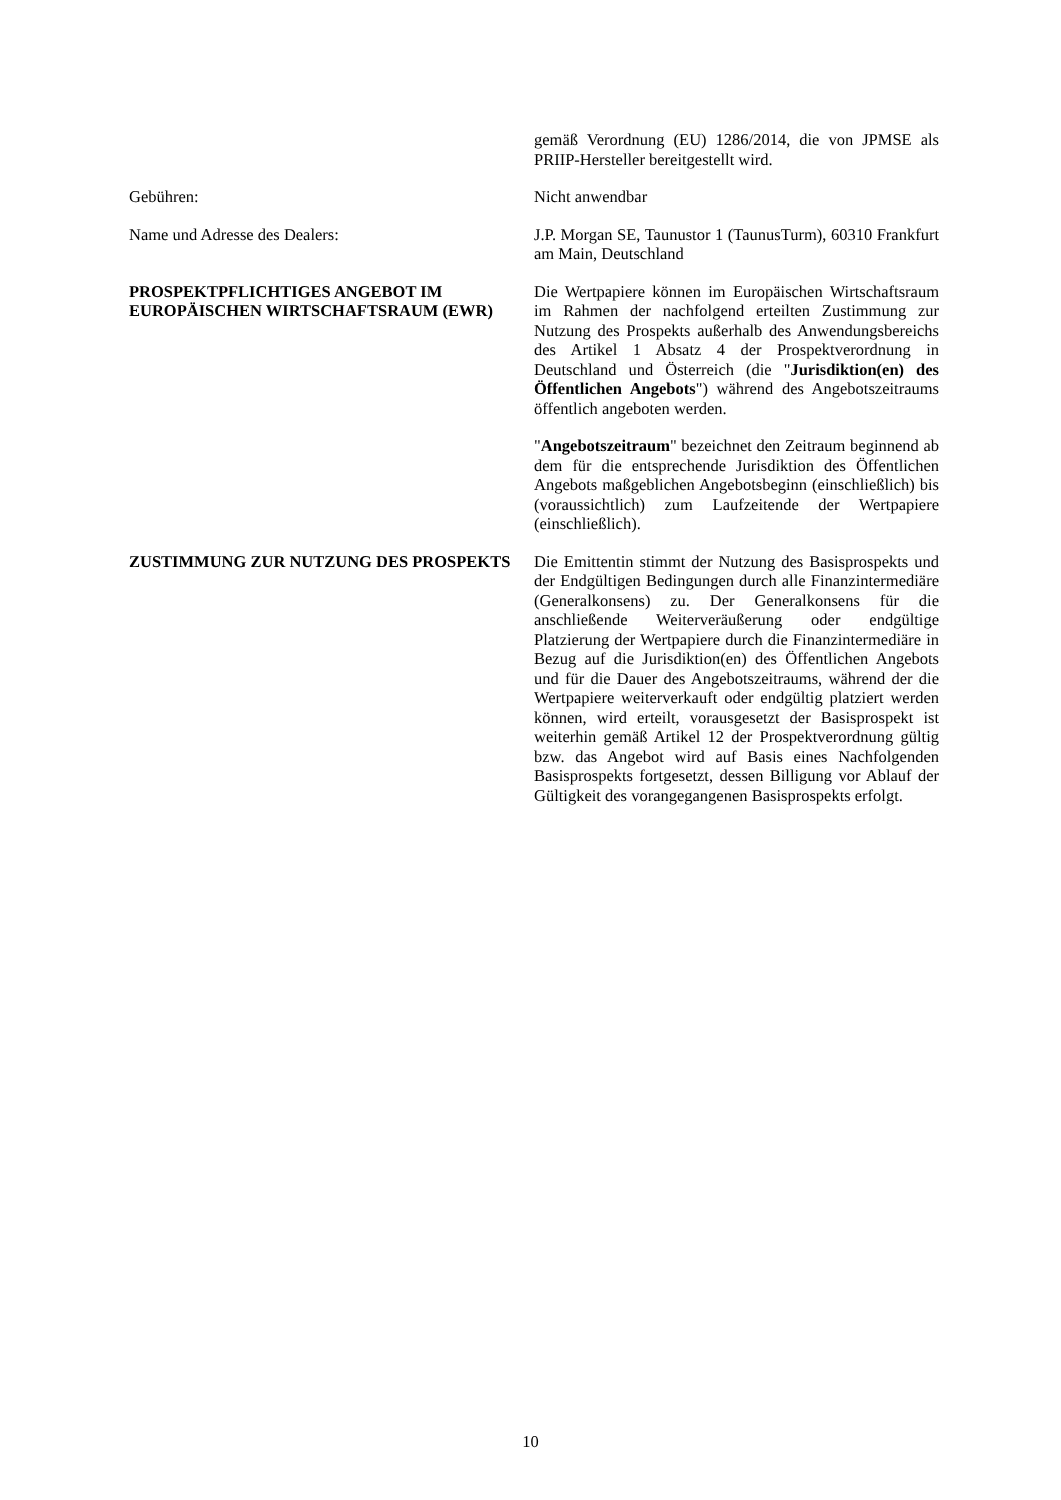gemäß Verordnung (EU) 1286/2014, die von JPMSE als PRIIP-Hersteller bereitgestellt wird.
Gebühren: Nicht anwendbar
Name und Adresse des Dealers: J.P. Morgan SE, Taunustor 1 (TaunusTurm), 60310 Frankfurt am Main, Deutschland
PROSPEKTPFLICHTIGES ANGEBOT IM EUROPÄISCHEN WIRTSCHAFTSRAUM (EWR)
Die Wertpapiere können im Europäischen Wirtschaftsraum im Rahmen der nachfolgend erteilten Zustimmung zur Nutzung des Prospekts außerhalb des Anwendungsbereichs des Artikel 1 Absatz 4 der Prospektverordnung in Deutschland und Österreich (die "Jurisdiktion(en) des Öffentlichen Angebots") während des Angebotszeitraums öffentlich angeboten werden.
"Angebotszeitraum" bezeichnet den Zeitraum beginnend ab dem für die entsprechende Jurisdiktion des Öffentlichen Angebots maßgeblichen Angebotsbeginn (einschließlich) bis (voraussichtlich) zum Laufzeitende der Wertpapiere (einschließlich).
ZUSTIMMUNG ZUR NUTZUNG DES PROSPEKTS Die Emittentin stimmt der Nutzung des Basisprospekts und der Endgültigen Bedingungen durch alle Finanzintermediäre (Generalkonsens) zu. Der Generalkonsens für die anschließende Weiterveräußerung oder endgültige Platzierung der Wertpapiere durch die Finanzintermediäre in Bezug auf die Jurisdiktion(en) des Öffentlichen Angebots und für die Dauer des Angebotszeitraums, während der die Wertpapiere weiterverkauft oder endgültig platziert werden können, wird erteilt, vorausgesetzt der Basisprospekt ist weiterhin gemäß Artikel 12 der Prospektverordnung gültig bzw. das Angebot wird auf Basis eines Nachfolgenden Basisprospekts fortgesetzt, dessen Billigung vor Ablauf der Gültigkeit des vorangegangenen Basisprospekts erfolgt.
10